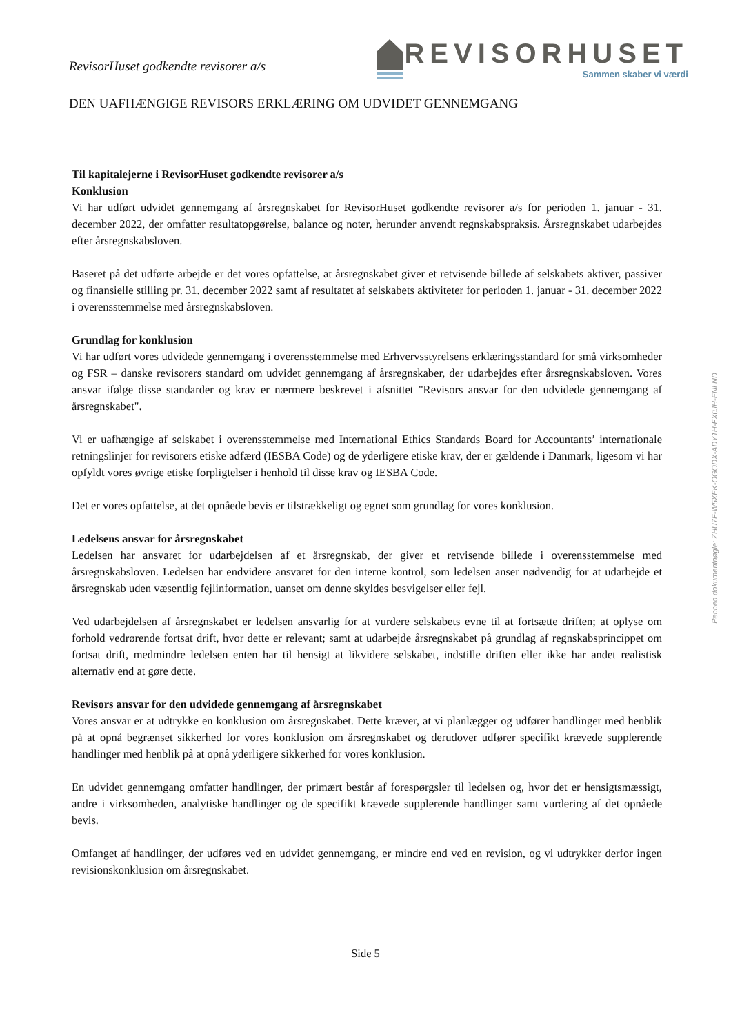RevisorHuset godkendte revisorer a/s
REVISORHUSET
Sammen skaber vi værdi
DEN UAFHÆNGIGE REVISORS ERKLÆRING OM UDVIDET GENNEMGANG
Til kapitalejerne i RevisorHuset godkendte revisorer a/s
Konklusion
Vi har udført udvidet gennemgang af årsregnskabet for RevisorHuset godkendte revisorer a/s for perioden 1. januar - 31. december 2022, der omfatter resultatopgørelse, balance og noter, herunder anvendt regnskabspraksis. Årsregnskabet udarbejdes efter årsregnskabsloven.
Baseret på det udførte arbejde er det vores opfattelse, at årsregnskabet giver et retvisende billede af selskabets aktiver, passiver og finansielle stilling pr. 31. december 2022 samt af resultatet af selskabets aktiviteter for perioden 1. januar - 31. december 2022 i overensstemmelse med årsregnskabsloven.
Grundlag for konklusion
Vi har udført vores udvidede gennemgang i overensstemmelse med Erhvervsstyrelsens erklæringsstandard for små virksomheder og FSR – danske revisorers standard om udvidet gennemgang af årsregnskaber, der udarbejdes efter årsregnskabsloven. Vores ansvar ifølge disse standarder og krav er nærmere beskrevet i afsnittet "Revisors ansvar for den udvidede gennemgang af årsregnskabet".
Vi er uafhængige af selskabet i overensstemmelse med International Ethics Standards Board for Accountants’ internationale retningslinjer for revisorers etiske adfærd (IESBA Code) og de yderligere etiske krav, der er gældende i Danmark, ligesom vi har opfyldt vores øvrige etiske forpligtelser i henhold til disse krav og IESBA Code.
Det er vores opfattelse, at det opnåede bevis er tilstrækkeligt og egnet som grundlag for vores konklusion.
Ledelsens ansvar for årsregnskabet
Ledelsen har ansvaret for udarbejdelsen af et årsregnskab, der giver et retvisende billede i overensstemmelse med årsregnskabsloven. Ledelsen har endvidere ansvaret for den interne kontrol, som ledelsen anser nødvendig for at udarbejde et årsregnskab uden væsentlig fejlinformation, uanset om denne skyldes besvigelser eller fejl.
Ved udarbejdelsen af årsregnskabet er ledelsen ansvarlig for at vurdere selskabets evne til at fortsætte driften; at oplyse om forhold vedrørende fortsat drift, hvor dette er relevant; samt at udarbejde årsregnskabet på grundlag af regnskabsprincippet om fortsat drift, medmindre ledelsen enten har til hensigt at likvidere selskabet, indstille driften eller ikke har andet realistisk alternativ end at gøre dette.
Revisors ansvar for den udvidede gennemgang af årsregnskabet
Vores ansvar er at udtrykke en konklusion om årsregnskabet. Dette kræver, at vi planlægger og udfører handlinger med henblik på at opnå begrænset sikkerhed for vores konklusion om årsregnskabet og derudover udfører specifikt krævede supplerende handlinger med henblik på at opnå yderligere sikkerhed for vores konklusion.
En udvidet gennemgang omfatter handlinger, der primært består af forespørgsler til ledelsen og, hvor det er hensigtsmæssigt, andre i virksomheden, analytiske handlinger og de specifikt krævede supplerende handlinger samt vurdering af det opnåede bevis.
Omfanget af handlinger, der udføres ved en udvidet gennemgang, er mindre end ved en revision, og vi udtrykker derfor ingen revisionskonklusion om årsregnskabet.
Penneo dokumentnøgle: ZHU7F-W5XEK-OGODX-ADY1H-FX0JH-ENLND
Side 5